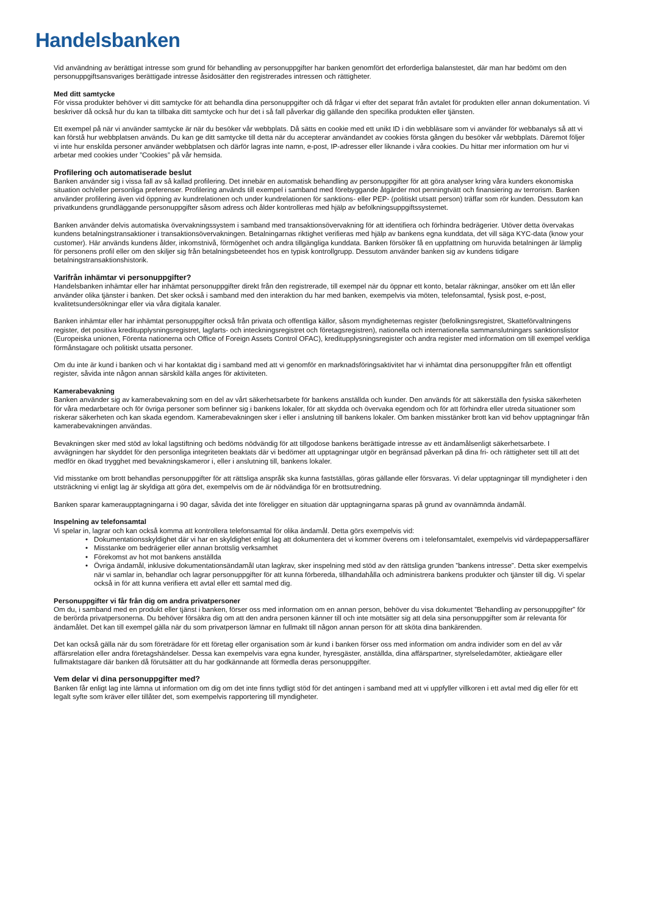Handelsbanken
Vid användning av berättigat intresse som grund för behandling av personuppgifter har banken genomfört det erforderliga balanstestet, där man har bedömt om den personuppgiftsansvariges berättigade intresse åsidosätter den registrerades intressen och rättigheter.
Med ditt samtycke
För vissa produkter behöver vi ditt samtycke för att behandla dina personuppgifter och då frågar vi efter det separat från avtalet för produkten eller annan dokumentation. Vi beskriver då också hur du kan ta tillbaka ditt samtycke och hur det i så fall påverkar dig gällande den specifika produkten eller tjänsten.
Ett exempel på när vi använder samtycke är när du besöker vår webbplats. Då sätts en cookie med ett unikt ID i din webbläsare som vi använder för webbanalys så att vi kan förstå hur webbplatsen används. Du kan ge ditt samtycke till detta när du accepterar användandet av cookies första gången du besöker vår webbplats. Däremot följer vi inte hur enskilda personer använder webbplatsen och därför lagras inte namn, e-post, IP-adresser eller liknande i våra cookies. Du hittar mer information om hur vi arbetar med cookies under ”Cookies” på vår hemsida.
Profilering och automatiserade beslut
Banken använder sig i vissa fall av så kallad profilering. Det innebär en automatisk behandling av personuppgifter för att göra analyser kring våra kunders ekonomiska situation och/eller personliga preferenser. Profilering används till exempel i samband med förebyggande åtgärder mot penningtvätt och finansiering av terrorism. Banken använder profilering även vid öppning av kundrelationen och under kundrelationen för sanktions- eller PEP- (politiskt utsatt person) träffar som rör kunden. Dessutom kan privatkundens grundläggande personuppgifter såsom adress och ålder kontrolleras med hjälp av befolkningsuppgiftssystemet.
Banken använder delvis automatiska övervakningssystem i samband med transaktionsövervakning för att identifiera och förhindra bedrägerier. Utöver detta övervakas kundens betalningstransaktioner i transaktionsövervakningen. Betalningarnas riktighet verifieras med hjälp av bankens egna kunddata, det vill säga KYC-data (know your customer). Här används kundens ålder, inkomstnivå, förmögenhet och andra tillgängliga kunddata. Banken försöker få en uppfattning om huruvida betalningen är lämplig för personens profil eller om den skiljer sig från betalningsbeteendet hos en typisk kontrollgrupp. Dessutom använder banken sig av kundens tidigare betalningstransaktionshistorik.
Varifrån inhämtar vi personuppgifter?
Handelsbanken inhämtar eller har inhämtat personuppgifter direkt från den registrerade, till exempel när du öppnar ett konto, betalar räkningar, ansöker om ett lån eller använder olika tjänster i banken. Det sker också i samband med den interaktion du har med banken, exempelvis via möten, telefonsamtal, fysisk post, e-post, kvalitetsundersökningar eller via våra digitala kanaler.
Banken inhämtar eller har inhämtat personuppgifter också från privata och offentliga källor, såsom myndigheternas register (befolkningsregistret, Skatteförvaltningens register, det positiva kreditupplysningsregistret, lagfarts- och inteckningsregistret och företagsregistren), nationella och internationella sammanslutningars sanktionslistor (Europeiska unionen, Förenta nationerna och Office of Foreign Assets Control OFAC), kreditupplysningsregister och andra register med information om till exempel verkliga förmånstagare och politiskt utsatta personer.
Om du inte är kund i banken och vi har kontaktat dig i samband med att vi genomför en marknadsföringsaktivitet har vi inhämtat dina personuppgifter från ett offentligt register, såvida inte någon annan särskild källa anges för aktiviteten.
Kamerabevakning
Banken använder sig av kamerabevakning som en del av vårt säkerhetsarbete för bankens anställda och kunder. Den används för att säkerställa den fysiska säkerheten för våra medarbetare och för övriga personer som befinner sig i bankens lokaler, för att skydda och övervaka egendom och för att förhindra eller utreda situationer som riskerar säkerheten och kan skada egendom. Kamerabevakningen sker i eller i anslutning till bankens lokaler. Om banken misstänker brott kan vid behov upptagningar från kamerabevakningen användas.
Bevakningen sker med stöd av lokal lagstiftning och bedöms nödvändig för att tillgodose bankens berättigade intresse av ett ändamålsenligt säkerhetsarbete. I avvägningen har skyddet för den personliga integriteten beaktats där vi bedömer att upptagningar utgör en begränsad påverkan på dina fri- och rättigheter sett till att det medför en ökad trygghet med bevakningskameror i, eller i anslutning till, bankens lokaler.
Vid misstanke om brott behandlas personuppgifter för att rättsliga anspråk ska kunna fastställas, göras gällande eller försvaras. Vi delar upptagningar till myndigheter i den utsträckning vi enligt lag är skyldiga att göra det, exempelvis om de är nödvändiga för en brottsutredning.
Banken sparar kameraupptagningarna i 90 dagar, såvida det inte föreligger en situation där upptagningarna sparas på grund av ovannämnda ändamål.
Inspelning av telefonsamtal
Vi spelar in, lagrar och kan också komma att kontrollera telefonsamtal för olika ändamål. Detta görs exempelvis vid:
• Dokumentationsskyldighet där vi har en skyldighet enligt lag att dokumentera det vi kommer överens om i telefonsamtalet, exempelvis vid värdepappersaffärer
• Misstanke om bedrägerier eller annan brottslig verksamhet
• Förekomst av hot mot bankens anställda
• Övriga ändamål, inklusive dokumentationsändamål utan lagkrav, sker inspelning med stöd av den rättsliga grunden ”bankens intresse”. Detta sker exempelvis när vi samlar in, behandlar och lagrar personuppgifter för att kunna förbereda, tillhandahålla och administrera bankens produkter och tjänster till dig. Vi spelar också in för att kunna verifiera ett avtal eller ett samtal med dig.
Personuppgifter vi får från dig om andra privatpersoner
Om du, i samband med en produkt eller tjänst i banken, förser oss med information om en annan person, behöver du visa dokumentet ”Behandling av personuppgifter” för de berörda privatpersonerna. Du behöver försäkra dig om att den andra personen känner till och inte motsätter sig att dela sina personuppgifter som är relevanta för ändamålet. Det kan till exempel gälla när du som privatperson lämnar en fullmakt till någon annan person för att sköta dina bankärenden.
Det kan också gälla när du som företrädare för ett företag eller organisation som är kund i banken förser oss med information om andra individer som en del av vår affärsrelation eller andra företagshändelser. Dessa kan exempelvis vara egna kunder, hyresgäster, anställda, dina affärspartner, styrelseledamöter, aktieägare eller fullmaktstagare där banken då förutsätter att du har godkännande att förmedla deras personuppgifter.
Vem delar vi dina personuppgifter med?
Banken får enligt lag inte lämna ut information om dig om det inte finns tydligt stöd för det antingen i samband med att vi uppfyller villkoren i ett avtal med dig eller för ett legalt syfte som kräver eller tillåter det, som exempelvis rapportering till myndigheter.